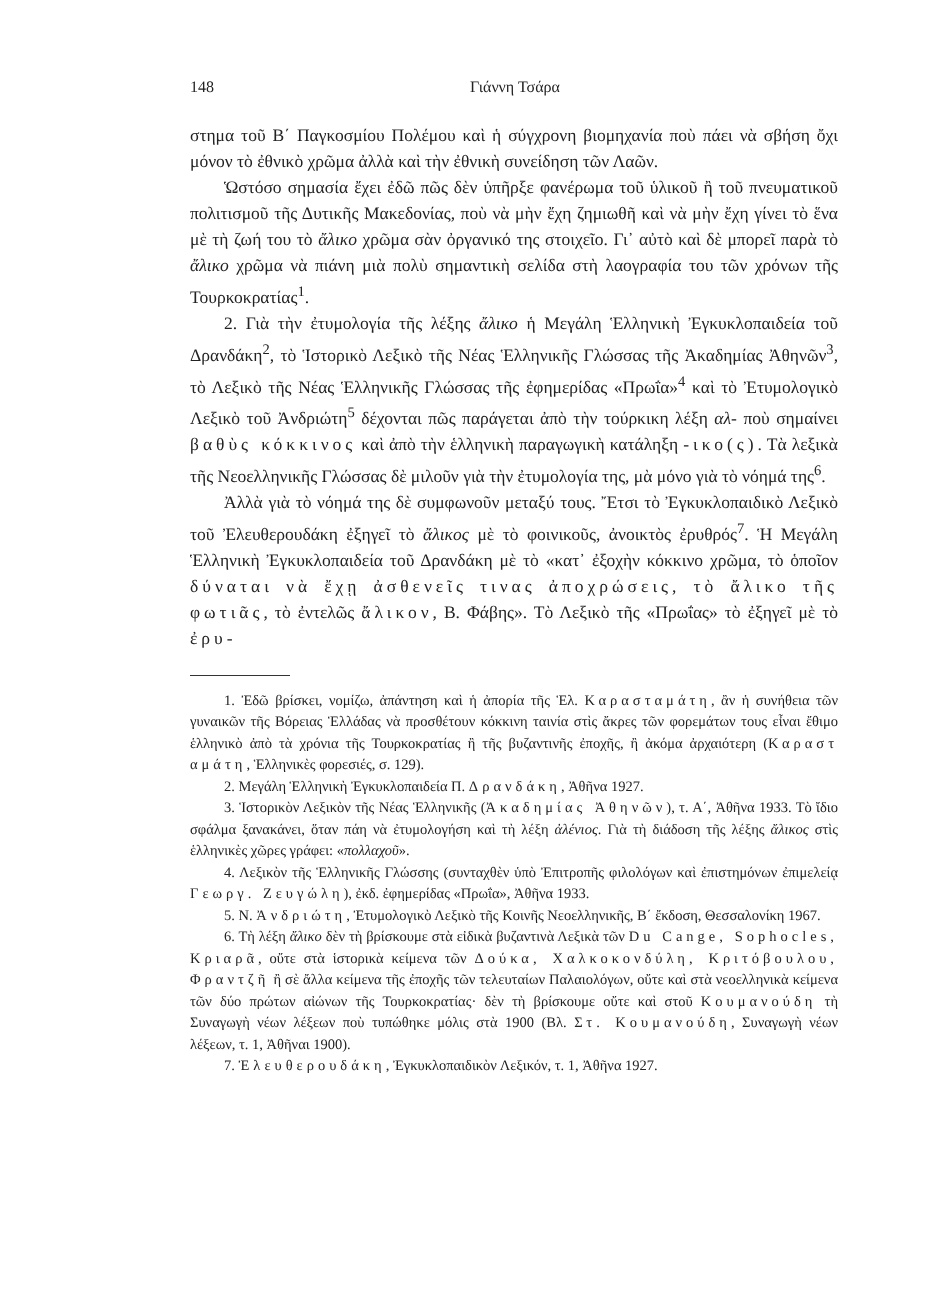148 Γιάννη Τσάρα
στημα τοῦ Β΄ Παγκοσμίου Πολέμου καὶ ἡ σύγχρονη βιομηχανία ποὺ πάει νὰ σβήση ὄχι μόνον τὸ ἐθνικὸ χρῶμα ἀλλὰ καὶ τὴν ἐθνικὴ συνείδηση τῶν Λαῶν.
Ὡστόσο σημασία ἔχει ἐδῶ πῶς δὲν ὑπῆρξε φανέρωμα τοῦ ὑλικοῦ ἢ τοῦ πνευματικοῦ πολιτισμοῦ τῆς Δυτικῆς Μακεδονίας, ποὺ νὰ μὴν ἔχη ζημιωθῆ καὶ νὰ μὴν ἔχη γίνει τὸ ἕνα μὲ τὴ ζωή του τὸ ἄλικο χρῶμα σὰν ὀργανικό της στοιχεῖο. Γι᾽ αὐτὸ καὶ δὲ μπορεῖ παρὰ τὸ ἄλικο χρῶμα νὰ πιάνη μιὰ πολὺ σημαντικὴ σελίδα στὴ λαογραφία του τῶν χρόνων τῆς Τουρκοκρατίας<sup>1</sup>.
2. Γιὰ τὴν ἐτυμολογία τῆς λέξης ἄλικο ἡ Μεγάλη Ἑλληνικὴ Ἐγκυκλοπαιδεία τοῦ Δρανδάκη<sup>2</sup>, τὸ Ἱστορικὸ Λεξικὸ τῆς Νέας Ἑλληνικῆς Γλώσσας τῆς Ἀκαδημίας Ἀθηνῶν<sup>3</sup>, τὸ Λεξικὸ τῆς Νέας Ἑλληνικῆς Γλώσσας τῆς ἐφημερίδας «Πρωΐα»<sup>4</sup> καὶ τὸ Ἐτυμολογικὸ Λεξικὸ τοῦ Ἀνδριώτη<sup>5</sup> δέχονται πῶς παράγεται ἀπὸ τὴν τούρκικη λέξη αλ- ποὺ σημαίνει βαθὺς κόκκινος καὶ ἀπὸ τὴν ἑλληνικὴ παραγωγικὴ κατάληξη -ικο(ς). Τὰ λεξικὰ τῆς Νεοελληνικῆς Γλώσσας δὲ μιλοῦν γιὰ τὴν ἐτυμολογία της, μὰ μόνο γιὰ τὸ νόημά της<sup>6</sup>.
Ἀλλὰ γιὰ τὸ νόημά της δὲ συμφωνοῦν μεταξύ τους. Ἔτσι τὸ Ἐγκυκλοπαιδικὸ Λεξικὸ τοῦ Ἐλευθερουδάκη ἐξηγεῖ τὸ ἄλικος μὲ τὸ φοινικοῦς, ἀνοικτὸς ἐρυθρός<sup>7</sup>. Ἡ Μεγάλη Ἑλληνικὴ Ἐγκυκλοπαιδεία τοῦ Δρανδάκη μὲ τὸ «κατ᾽ ἐξοχὴν κόκκινο χρῶμα, τὸ ὁποῖον δύναται νὰ ἔχῃ ἀσθενεῖς τινας ἀποχρώσεις, τὸ ἄλικο τῆς φωτιᾶς, τὸ ἐντελῶς ἄλικον, Β. Φάβης». Τὸ Λεξικὸ τῆς «Πρωΐας» τὸ ἐξηγεῖ μὲ τὸ ἐρυ-
1. Ἐδῶ βρίσκει, νομίζω, ἀπάντηση καὶ ἡ ἀπορία τῆς Ἑλ. Καρασταμάτη, ἂν ἡ συνήθεια τῶν γυναικῶν τῆς Βόρειας Ἑλλάδας νὰ προσθέτουν κόκκινη ταινία στὶς ἄκρες τῶν φορεμάτων τους εἶναι ἔθιμο ἑλληνικὸ ἀπὸ τὰ χρόνια τῆς Τουρκοκρατίας ἢ τῆς βυζαντινῆς ἐποχῆς, ἢ ἀκόμα ἀρχαιότερη (Καραστ αμάτη, Ἑλληνικὲς φορεσιές, σ. 129).
2. Μεγάλη Ἑλληνικὴ Ἐγκυκλοπαιδεία Π. Δρανδάκη, Ἀθῆνα 1927.
3. Ἱστορικὸν Λεξικὸν τῆς Νέας Ἑλληνικῆς (Ἀκαδημίας Ἀθηνῶν), τ. Α΄, Ἀθῆνα 1933. Τὸ ἴδιο σφάλμα ξανακάνει, ὅταν πάη νὰ ἐτυμολογήση καὶ τὴ λέξη ἀλένιος. Γιὰ τὴ διάδοση τῆς λέξης ἄλικος στὶς ἑλληνικὲς χῶρες γράφει: «πολλαχοῦ».
4. Λεξικὸν τῆς Ἑλληνικῆς Γλώσσης (συνταχθὲν ὑπὸ Ἐπιτροπῆς φιλολόγων καὶ ἐπιστημόνων ἐπιμελείᾳ Γεωργ. Ζευγώλη), ἐκδ. ἐφημερίδας «Πρωΐα», Ἀθῆνα 1933.
5. Ν. Ἀνδριώτη, Ἐτυμολογικὸ Λεξικὸ τῆς Κοινῆς Νεοελληνικῆς, Β΄ ἔκδοση, Θεσσαλονίκη 1967.
6. Τὴ λέξη ἄλικο δὲν τὴ βρίσκουμε στὰ εἰδικὰ βυζαντινὰ Λεξικὰ τῶν Du Cange, Sophocles, Κριαρᾶ, οὔτε στὰ ἱστορικὰ κείμενα τῶν Δούκα, Χαλκοκονδύλη, Κριτόβουλου, Φραντζῆ ἢ σὲ ἄλλα κείμενα τῆς ἐποχῆς τῶν τελευταίων Παλαιολόγων, οὔτε καὶ στὰ νεοελληνικὰ κείμενα τῶν δύο πρώτων αἰώνων τῆς Τουρκοκρατίας· δὲν τὴ βρίσκουμε οὔτε καὶ στοῦ Κουμανούδη τὴ Συναγωγὴ νέων λέξεων ποὺ τυπώθηκε μόλις στὰ 1900 (Βλ. Στ. Κουμανούδη, Συναγωγὴ νέων λέξεων, τ. 1, Ἀθῆναι 1900).
7. Ἐλευθερουδάκη, Ἐγκυκλοπαιδικὸν Λεξικόν, τ. 1, Ἀθῆνα 1927.